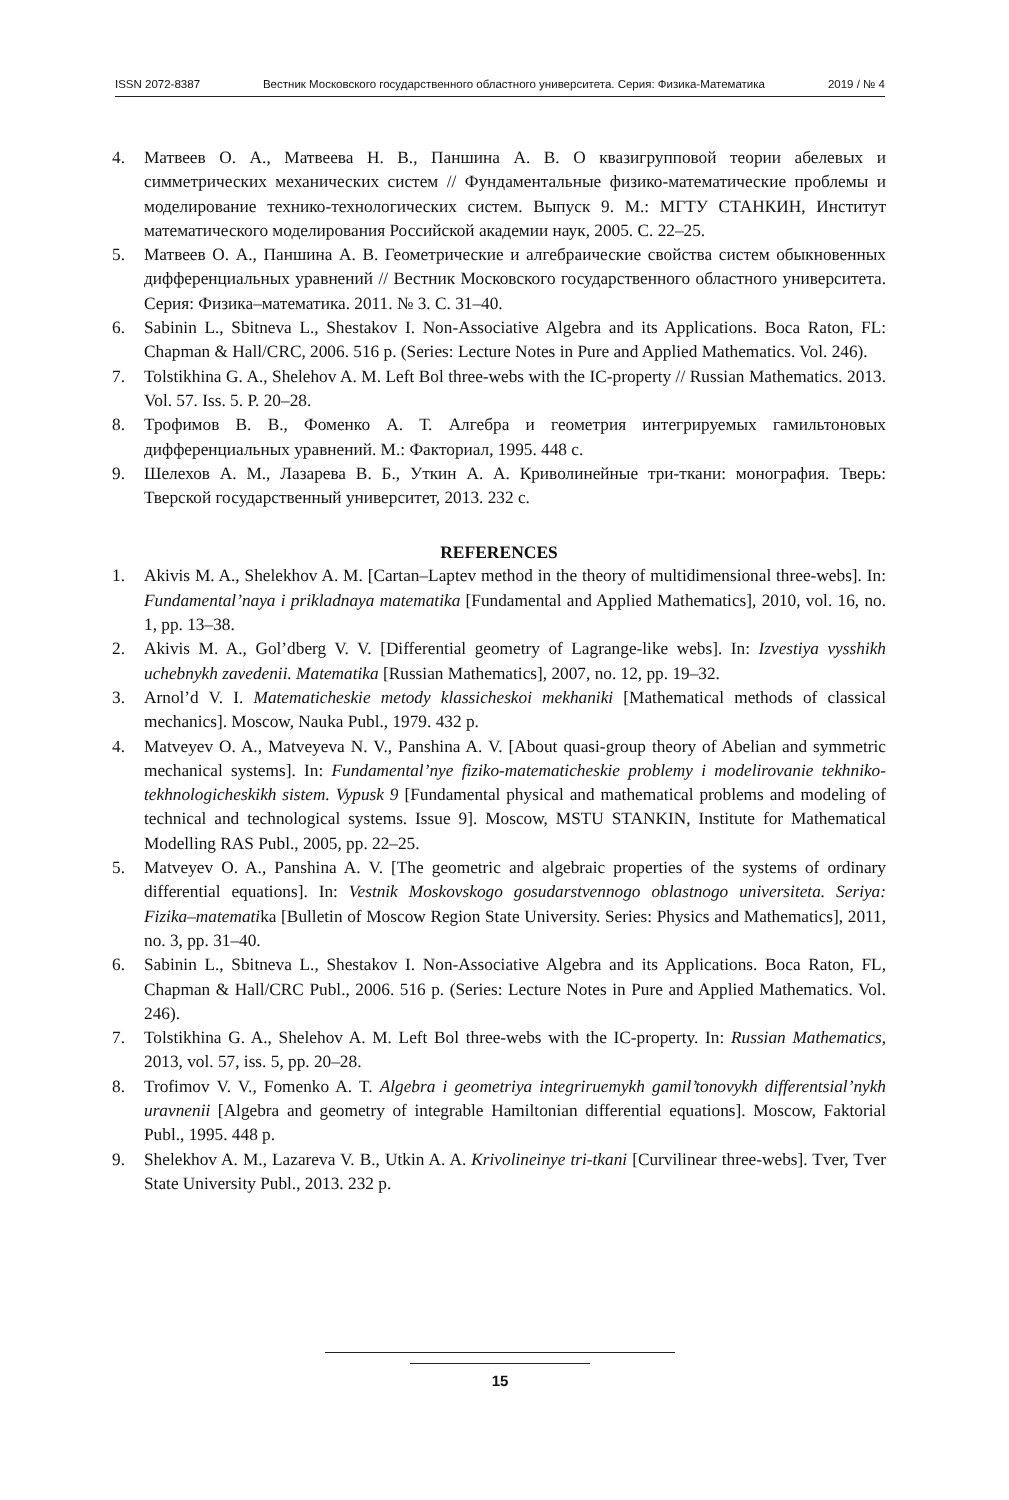ISSN 2072-8387 Вестник Московского государственного областного университета. Серия: Физика-Математика 2019 / № 4
4. Матвеев О. А., Матвеева Н. В., Паншина А. В. О квазигрупповой теории абелевых и симметрических механических систем // Фундаментальные физико-математические проблемы и моделирование технико-технологических систем. Выпуск 9. М.: МГТУ СТАНКИН, Институт математического моделирования Российской академии наук, 2005. С. 22–25.
5. Матвеев О. А., Паншина А. В. Геометрические и алгебраические свойства систем обыкновенных дифференциальных уравнений // Вестник Московского государственного областного университета. Серия: Физика–математика. 2011. № 3. С. 31–40.
6. Sabinin L., Sbitneva L., Shestakov I. Non-Associative Algebra and its Applications. Boca Raton, FL: Chapman & Hall/CRC, 2006. 516 p. (Series: Lecture Notes in Pure and Applied Mathematics. Vol. 246).
7. Tolstikhina G. A., Shelehov A. M. Left Bol three-webs with the IC-property // Russian Mathematics. 2013. Vol. 57. Iss. 5. P. 20–28.
8. Трофимов В. В., Фоменко А. Т. Алгебра и геометрия интегрируемых гамильтоновых дифференциальных уравнений. М.: Факториал, 1995. 448 с.
9. Шелехов А. М., Лазарева В. Б., Уткин А. А. Криволинейные три-ткани: монография. Тверь: Тверской государственный университет, 2013. 232 с.
REFERENCES
1. Akivis M. A., Shelekhov A. M. [Cartan–Laptev method in the theory of multidimensional three-webs]. In: Fundamental’naya i prikladnaya matematika [Fundamental and Applied Mathematics], 2010, vol. 16, no. 1, pp. 13–38.
2. Akivis M. A., Gol’dberg V. V. [Differential geometry of Lagrange-like webs]. In: Izvestiya vysshikh uchebnykh zavedenii. Matematika [Russian Mathematics], 2007, no. 12, pp. 19–32.
3. Arnol’d V. I. Matematicheskie metody klassicheskoi mekhaniki [Mathematical methods of classical mechanics]. Moscow, Nauka Publ., 1979. 432 p.
4. Matveyev O. A., Matveyeva N. V., Panshina A. V. [About quasi-group theory of Abelian and symmetric mechanical systems]. In: Fundamental’nye fiziko-matematicheskie problemy i modelirovanie tekhniko-tekhnologicheskikh sistem. Vypusk 9 [Fundamental physical and mathematical problems and modeling of technical and technological systems. Issue 9]. Moscow, MSTU STANKIN, Institute for Mathematical Modelling RAS Publ., 2005, pp. 22–25.
5. Matveyev O. A., Panshina A. V. [The geometric and algebraic properties of the systems of ordinary differential equations]. In: Vestnik Moskovskogo gosudarstvennogo oblastnogo universiteta. Seriya: Fizika–matematika [Bulletin of Moscow Region State University. Series: Physics and Mathematics], 2011, no. 3, pp. 31–40.
6. Sabinin L., Sbitneva L., Shestakov I. Non-Associative Algebra and its Applications. Boca Raton, FL, Chapman & Hall/CRC Publ., 2006. 516 p. (Series: Lecture Notes in Pure and Applied Mathematics. Vol. 246).
7. Tolstikhina G. A., Shelehov A. M. Left Bol three-webs with the IC-property. In: Russian Mathematics, 2013, vol. 57, iss. 5, pp. 20–28.
8. Trofimov V. V., Fomenko A. T. Algebra i geometriya integriruemykh gamil’tonovykh differentsial’nykh uravnenii [Algebra and geometry of integrable Hamiltonian differential equations]. Moscow, Faktorial Publ., 1995. 448 p.
9. Shelekhov A. M., Lazareva V. B., Utkin A. A. Krivolineinye tri-tkani [Curvilinear three-webs]. Tver, Tver State University Publ., 2013. 232 p.
15